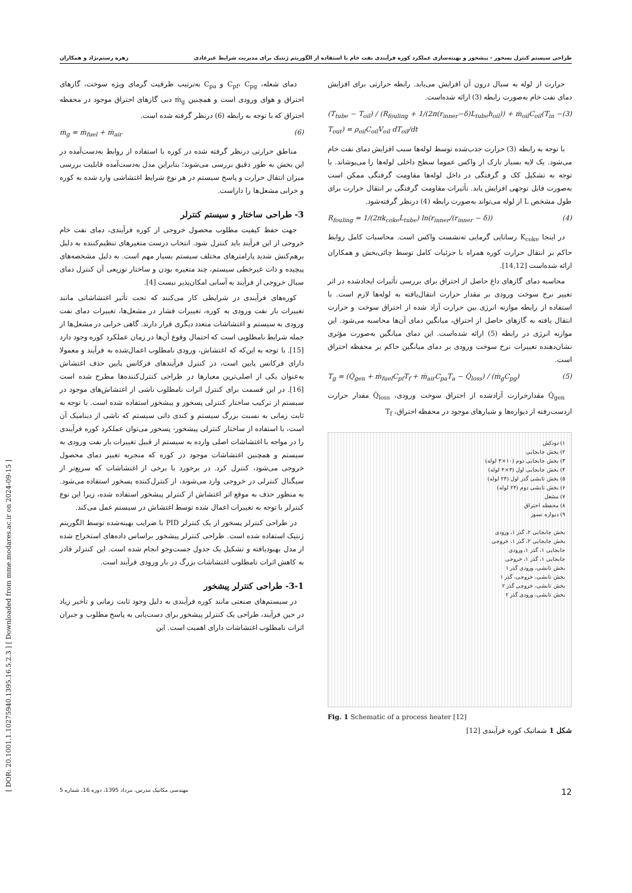طراحی سیستم کنترل پسخور - پیشخور و بهینه‌سازی عملکرد کوره فرآیندی نفت خام با استفاده از الگوریتم ژنتیک برای مدیریت شرایط غیرعادی زهره رستم‌نژاد و همکاران
[ DOR: 20.1001.1.10275940.1395.16.5.2.3 ] [ Downloaded from mme.modares.ac.ir on 2024-09-15 ]
حرارت از لوله به سیال درون آن افزایش می‌یابد. رابطه حرارتی برای افزایش دمای نفت خام به‌صورت رابطه (3) ارائه شده‌است.
(T<sub>tube</sub> − T<sub>oil</sub>) / (R<sub>fouling</sub> + 1/(2π(r<sub>inner</sub>−δ)L<sub>tube</sub>h<sub>oil</sub>)) + ṁ<sub>oil</sub>C<sub>oil</sub>(T<sub>in</sub> − T<sub>out</sub>) = ρ<sub>oil</sub>C<sub>oil</sub>V<sub>oil</sub> dT<sub>oil</sub>/dt (3)
با توجه به رابطه (3) حرارت جذب‌شده توسط لوله‌ها سبب افزایش دمای نفت خام می‌شود. یک لایه بسیار نازک از واکس عموما سطح داخلی لوله‌ها را می‌پوشاند. با توجه به تشکیل کک و گرفتگی در داخل لوله‌ها مقاومت گرفتگی ممکن است به‌صورت قابل توجهی افزایش یابد. تأثیرات مقاومت گرفتگی بر انتقال حرارت برای طول مشخص L از لوله می‌تواند به‌صورت رابطه (4) درنظر گرفته‌شود.
R<sub>fouling</sub> = 1/(2πk<sub>coke</sub>L<sub>tube</sub>) ln(r<sub>inner</sub>/(r<sub>inner</sub> − δ)) (4)
در اینجا K<sub>coke</sub> رسانایی گرمایی ته‌نشست واکس است. محاسبات کامل روابط حاکم بر انتقال حرارت کوره همراه با جزئیات کامل توسط چائی‌بخش و همکاران ارائه شده‌است [14,12].
محاسبه دمای گازهای داغ حاصل از احتراق برای بررسی تأثیرات ایجادشده در اثر تغییر نرخ سوخت ورودی بر مقدار حرارت انتقال‌یافته به لوله‌ها لازم است. با استفاده از رابطه موازنه انرژی بین حرارت آزاد شده از احتراق سوخت و حرارت انتقال یافته به گازهای حاصل از احتراق، میانگین دمای آن‌ها محاسبه می‌شود. این موازنه انرژی در رابطه (5) ارائه شده‌است. این دمای میانگین به‌صورت مؤثری نشان‌دهنده تغییرات نرخ سوخت ورودی بر دمای میانگین حاکم بر محفظه احتراق است.
T<sub>g</sub> = (Q̇<sub>gen</sub> + ṁ<sub>fuel</sub>C<sub>pf</sub>T<sub>f</sub> + ṁ<sub>air</sub>C<sub>pa</sub>T<sub>a</sub> − Q̇<sub>loss</sub>) / (ṁ<sub>g</sub>C<sub>pg</sub>) (5)
Q̇<sub>gen</sub> مقدارحرارت آزادشده از احتراق سوخت ورودی، Q̇<sub>loss</sub> مقدار حرارت ازدست‌رفته از دیواره‌ها و شیارهای موجود در محفظه احتراق، T<sub>f</sub>
١) دودکش
٢) بخش جابجایی
٣) بخش جابجایی دوم (١٠×۴ لوله)
۴) بخش جابجایی اول (٣×۴ لوله)
۵) بخش تابشی گذر اول (٢۴ لوله)
۶) بخش تابشی دوم (٢۴ لوله)
٧) مشعل
٨) محفظه احتراق
٩) دیواره نسوز
بخش جابجایی ٢، گذر ١، ورودی
بخش جابجایی ٢، گذر ١، خروجی
جابجایی ١، گذر ١، ورودی
جابجایی ١، گذر ١، خروجی
بخش تابشی، ورودی گذر ١
بخش تابشی، خروجی، گذر ١
بخش تابشی، خروجی گذر ٢
بخش تابشی، ورودی گذر ٢
Fig. 1 Schematic of a process heater [12]
شکل 1 شماتیک کوره فرآیندی [12]
دمای شعله، C<sub>pf</sub>، C<sub>pg</sub> و C<sub>pa</sub> به‌ترتیب ظرفیت گرمای ویژه سوخت، گازهای احتراق و هوای ورودی است و همچنین ṁ<sub>g</sub> دبی گازهای احتراق موجود در محفظه احتراق که با توجه به رابطه (6) درنظر گرفته شده است.
ṁ<sub>g</sub> = ṁ<sub>fuel</sub> + ṁ<sub>air</sub> (6)
مناطق حرارتی درنظر گرفته شده در کوره با استفاده از روابط به‌دست‌آمده در این بخش به طور دقیق بررسی می‌شوند؛ بنابراین مدل به‌دست‌آمده قابلیت بررسی میزان انتقال حرارت و پاسخ سیستم در هر نوع شرایط اغتشاشی وارد شده به کوره و خرابی مشعل‌ها را داراست.
3- طراحی ساختار و سیستم کنترلر
جهت حفظ کیفیت مطلوب محصول خروجی از کوره فرآیندی، دمای نفت خام خروجی از این فرآیند باید کنترل شود. انتخاب درست متغیرهای تنظیم‌کننده به دلیل برهم‌کنش شدید پارامترهای مختلف سیستم بسیار مهم است. به دلیل مشخصه‌های پیچیده و ذات غیرخطی سیستم، چند متغیره بودن و ساختار توزیعی آن کنترل دمای سیال خروجی از فرآیند به آسانی امکان‌پذیر نیست [4].
کوره‌های فرآیندی در شرایطی کار می‌کنند که تحت تأثیر اغتشاشاتی مانند تغییرات بار نفت ورودی به کوره، تغییرات فشار در مشعل‌ها، تغییرات دمای نفت ورودی به سیستم و اغتشاشات متعدد دیگری قرار دارند. گاهی خرابی در مشعل‌ها از جمله شرایط نامطلوبی است که احتمال وقوع آن‌ها در زمان عملکرد کوره وجود دارد [15]. با توجه به این‌که که اغتشاش، ورودی نامطلوب اعمال‌شده به فرآیند و معمولا دارای فرکانس پایین است، در کنترل فرآیندهای فرکانس پایین حذف اغتشاش به‌عنوان یکی از اصلی‌ترین معیارها در طراحی کنترل‌کننده‌ها مطرح شده است [16]. در این قسمت برای کنترل اثرات نامطلوب ناشی از اغتشاش‌های موجود در سیستم از ترکیب ساختار کنترلی پسخور و پیشخور استفاده شده است. با توجه به ثابت زمانی به نسبت بزرگ سیستم و کندی ذاتی سیستم که ناشی از دینامیک آن است، با استفاده از ساختار کنترلی پیشخور- پسخور می‌توان عملکرد کوره فرآیندی را در مواجه با اغتشاشات اصلی وارده به سیستم از قبیل تغییرات بار نفت ورودی به سیستم و همچنین اغتشاشات موجود در کوره که منجربه تغییر دمای محصول خروجی می‌شود، کنترل کرد. در برخورد با برخی از اغتشاشات که سریع‌تر از سیگنال کنترلی در خروجی وارد می‌شوند، از کنترل‌کننده پسخور استفاده می‌شود. به منظور حذف به موقع اثر اغتشاش از کنترلر پیشخور استفاده شده، زیرا این نوع کنترلر با توجه به تغییرات اعمال شده توسط اغتشاش در سیستم عمل می‌کند.
در طراحی کنترلر پسخور از یک کنترلر PID با ضرایب بهینه‌شده توسط الگوریتم ژنتیک استفاده شده است. طراحی کنترلر پیشخور براساس داده‌های استخراج شده از مدل بهبودیافته و تشکیل یک جدول جست‌وجو انجام شده است. این کنترلر قادر به کاهش اثرات نامطلوب اغتشاشات بزرگ در بار ورودی فرآیند است.
3-1- طراحی کنترلر پیشخور
در سیستم‌های صنعتی مانند کوره فرآیندی به دلیل وجود ثابت زمانی و تأخیر زیاد در حین فرآیند، طراحی یک کنترلر پیشخور برای دست‌یابی به پاسخ مطلوب و جبران اثرات نامطلوب اغتشاشات دارای اهمیت است. این
12 مهندسی مکانیک مدرس، مرداد 1395، دوره 16، شماره 5